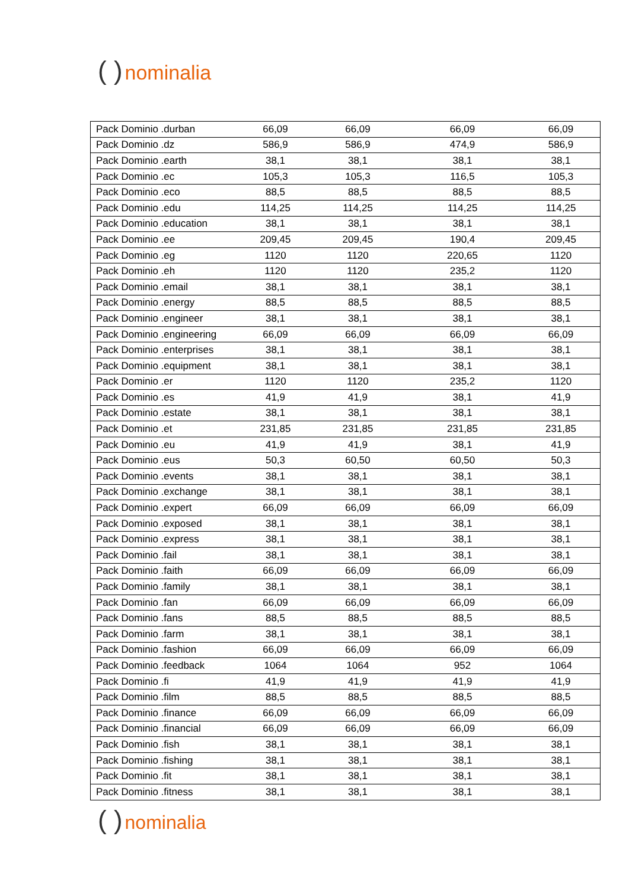( ) nominalia
| Pack Dominio .durban | 66,09 | 66,09 | 66,09 | 66,09 |
| Pack Dominio .dz | 586,9 | 586,9 | 474,9 | 586,9 |
| Pack Dominio .earth | 38,1 | 38,1 | 38,1 | 38,1 |
| Pack Dominio .ec | 105,3 | 105,3 | 116,5 | 105,3 |
| Pack Dominio .eco | 88,5 | 88,5 | 88,5 | 88,5 |
| Pack Dominio .edu | 114,25 | 114,25 | 114,25 | 114,25 |
| Pack Dominio .education | 38,1 | 38,1 | 38,1 | 38,1 |
| Pack Dominio .ee | 209,45 | 209,45 | 190,4 | 209,45 |
| Pack Dominio .eg | 1120 | 1120 | 220,65 | 1120 |
| Pack Dominio .eh | 1120 | 1120 | 235,2 | 1120 |
| Pack Dominio .email | 38,1 | 38,1 | 38,1 | 38,1 |
| Pack Dominio .energy | 88,5 | 88,5 | 88,5 | 88,5 |
| Pack Dominio .engineer | 38,1 | 38,1 | 38,1 | 38,1 |
| Pack Dominio .engineering | 66,09 | 66,09 | 66,09 | 66,09 |
| Pack Dominio .enterprises | 38,1 | 38,1 | 38,1 | 38,1 |
| Pack Dominio .equipment | 38,1 | 38,1 | 38,1 | 38,1 |
| Pack Dominio .er | 1120 | 1120 | 235,2 | 1120 |
| Pack Dominio .es | 41,9 | 41,9 | 38,1 | 41,9 |
| Pack Dominio .estate | 38,1 | 38,1 | 38,1 | 38,1 |
| Pack Dominio .et | 231,85 | 231,85 | 231,85 | 231,85 |
| Pack Dominio .eu | 41,9 | 41,9 | 38,1 | 41,9 |
| Pack Dominio .eus | 50,3 | 60,50 | 60,50 | 50,3 |
| Pack Dominio .events | 38,1 | 38,1 | 38,1 | 38,1 |
| Pack Dominio .exchange | 38,1 | 38,1 | 38,1 | 38,1 |
| Pack Dominio .expert | 66,09 | 66,09 | 66,09 | 66,09 |
| Pack Dominio .exposed | 38,1 | 38,1 | 38,1 | 38,1 |
| Pack Dominio .express | 38,1 | 38,1 | 38,1 | 38,1 |
| Pack Dominio .fail | 38,1 | 38,1 | 38,1 | 38,1 |
| Pack Dominio .faith | 66,09 | 66,09 | 66,09 | 66,09 |
| Pack Dominio .family | 38,1 | 38,1 | 38,1 | 38,1 |
| Pack Dominio .fan | 66,09 | 66,09 | 66,09 | 66,09 |
| Pack Dominio .fans | 88,5 | 88,5 | 88,5 | 88,5 |
| Pack Dominio .farm | 38,1 | 38,1 | 38,1 | 38,1 |
| Pack Dominio .fashion | 66,09 | 66,09 | 66,09 | 66,09 |
| Pack Dominio .feedback | 1064 | 1064 | 952 | 1064 |
| Pack Dominio .fi | 41,9 | 41,9 | 41,9 | 41,9 |
| Pack Dominio .film | 88,5 | 88,5 | 88,5 | 88,5 |
| Pack Dominio .finance | 66,09 | 66,09 | 66,09 | 66,09 |
| Pack Dominio .financial | 66,09 | 66,09 | 66,09 | 66,09 |
| Pack Dominio .fish | 38,1 | 38,1 | 38,1 | 38,1 |
| Pack Dominio .fishing | 38,1 | 38,1 | 38,1 | 38,1 |
| Pack Dominio .fit | 38,1 | 38,1 | 38,1 | 38,1 |
| Pack Dominio .fitness | 38,1 | 38,1 | 38,1 | 38,1 |
( ) nominalia